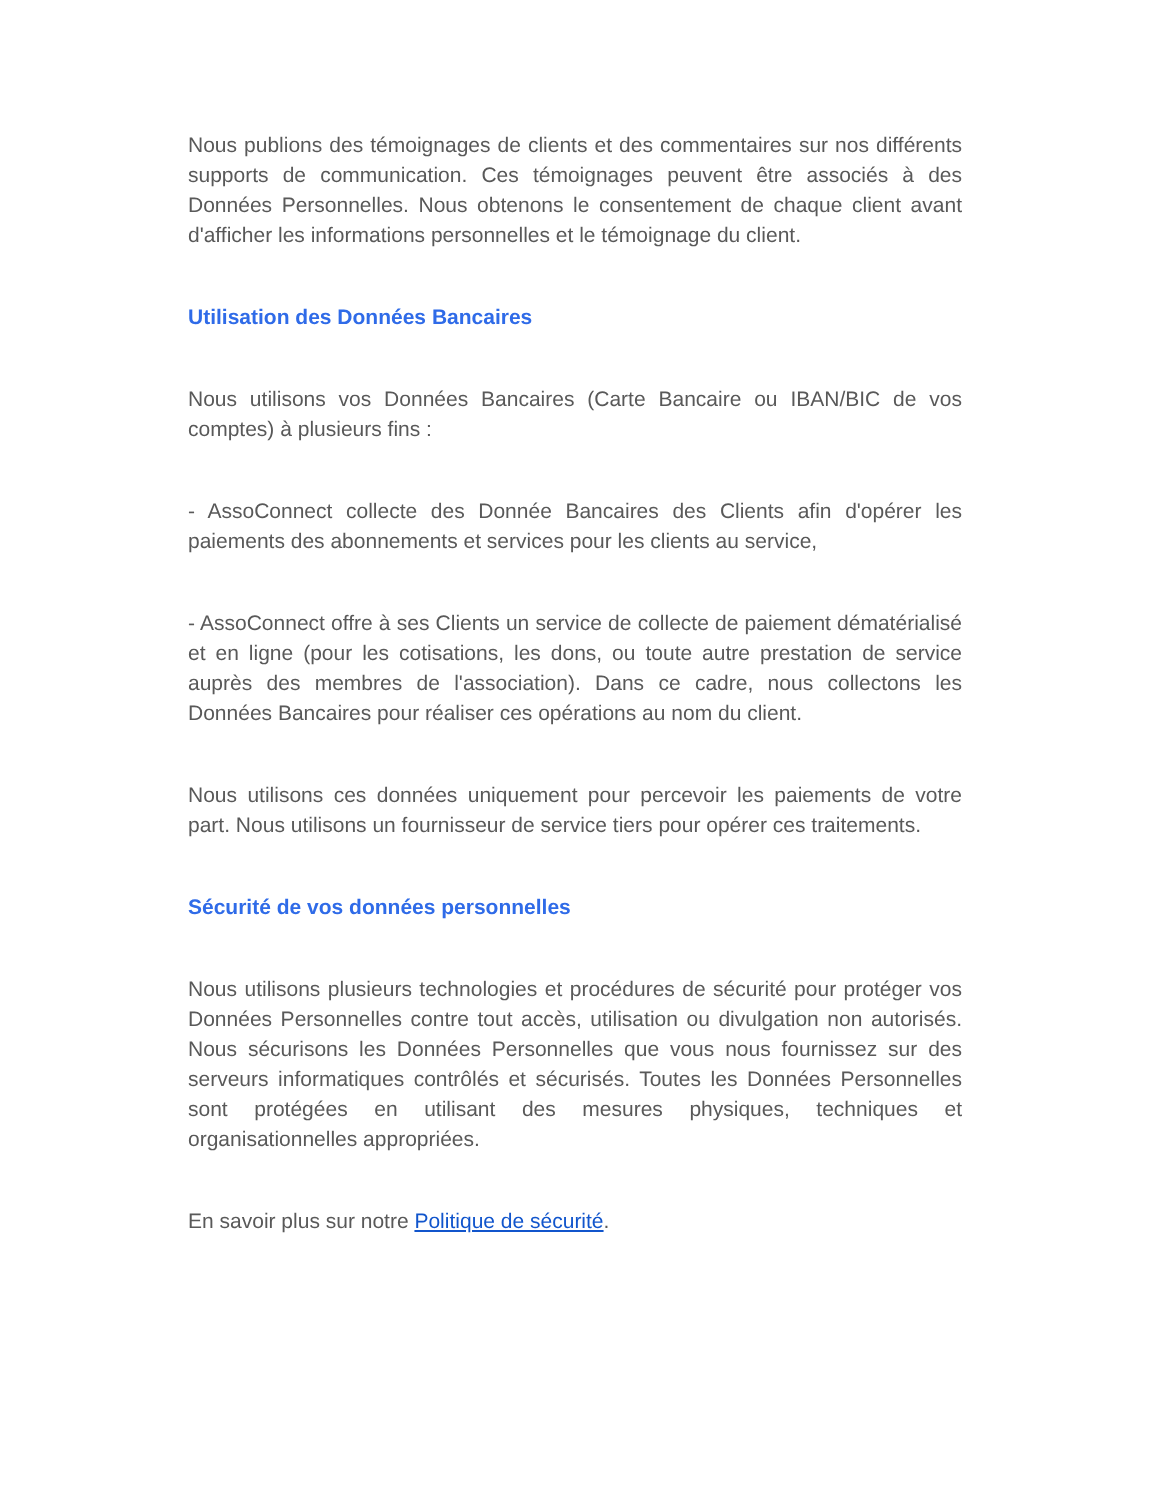Nous publions des témoignages de clients et des commentaires sur nos différents supports de communication. Ces témoignages peuvent être associés à des Données Personnelles. Nous obtenons le consentement de chaque client avant d'afficher les informations personnelles et le témoignage du client.
Utilisation des Données Bancaires
Nous utilisons vos Données Bancaires (Carte Bancaire ou IBAN/BIC de vos comptes) à plusieurs fins :
- AssoConnect collecte des Donnée Bancaires des Clients afin d'opérer les paiements des abonnements et services pour les clients au service,
- AssoConnect offre à ses Clients un service de collecte de paiement dématérialisé et en ligne (pour les cotisations, les dons, ou toute autre prestation de service auprès des membres de l'association). Dans ce cadre, nous collectons les Données Bancaires pour réaliser ces opérations au nom du client.
Nous utilisons ces données uniquement pour percevoir les paiements de votre part. Nous utilisons un fournisseur de service tiers pour opérer ces traitements.
Sécurité de vos données personnelles
Nous utilisons plusieurs technologies et procédures de sécurité pour protéger vos Données Personnelles contre tout accès, utilisation ou divulgation non autorisés. Nous sécurisons les Données Personnelles que vous nous fournissez sur des serveurs informatiques contrôlés et sécurisés. Toutes les Données Personnelles sont protégées en utilisant des mesures physiques, techniques et organisationnelles appropriées.
En savoir plus sur notre Politique de sécurité.